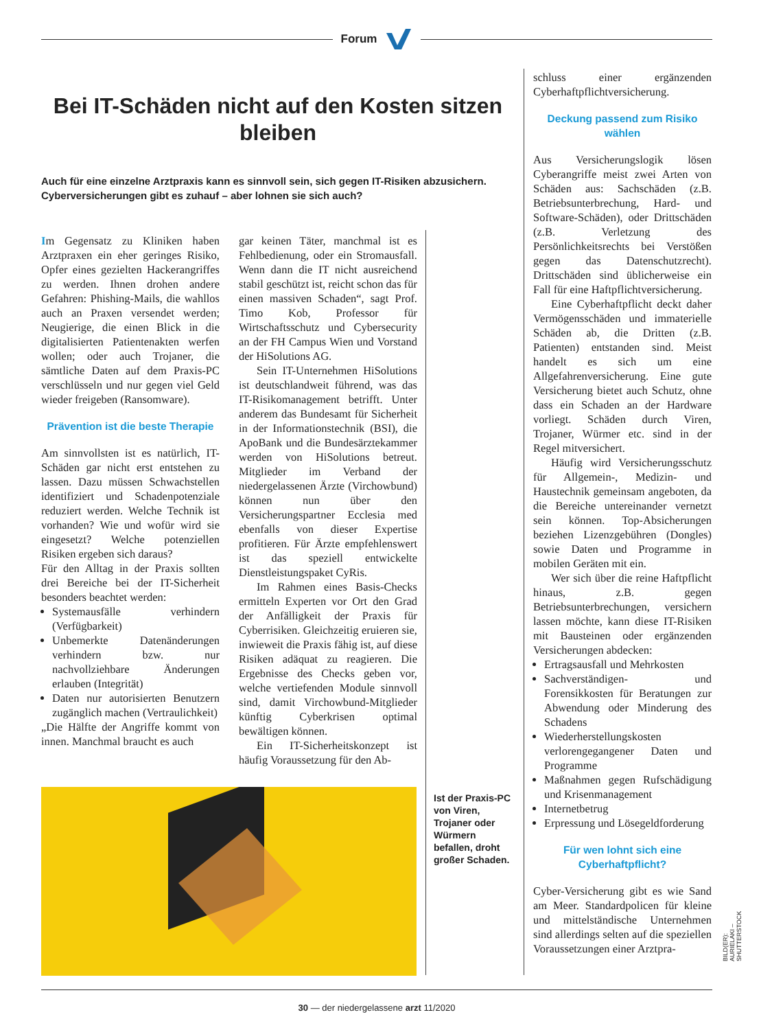Forum
Bei IT-Schäden nicht auf den Kosten sitzen bleiben
Auch für eine einzelne Arztpraxis kann es sinnvoll sein, sich gegen IT-Risiken abzusichern. Cyberversicherungen gibt es zuhauf – aber lohnen sie sich auch?
Im Gegensatz zu Kliniken haben Arztpraxen ein eher geringes Risiko, Opfer eines gezielten Hackerangriffes zu werden. Ihnen drohen andere Gefahren: Phishing-Mails, die wahllos auch an Praxen versendet werden; Neugierige, die einen Blick in die digitalisierten Patientenakten werfen wollen; oder auch Trojaner, die sämtliche Daten auf dem Praxis-PC verschlüsseln und nur gegen viel Geld wieder freigeben (Ransomware).
Prävention ist die beste Therapie
Am sinnvollsten ist es natürlich, IT-Schäden gar nicht erst entstehen zu lassen. Dazu müssen Schwachstellen identifiziert und Schadenpotenziale reduziert werden. Welche Technik ist vorhanden? Wie und wofür wird sie eingesetzt? Welche potenziellen Risiken ergeben sich daraus?
Für den Alltag in der Praxis sollten drei Bereiche bei der IT-Sicherheit besonders beachtet werden:
Systemausfälle verhindern (Verfügbarkeit)
Unbemerkte Datenänderungen verhindern bzw. nur nachvollziehbare Änderungen erlauben (Integrität)
Daten nur autorisierten Benutzern zugänglich machen (Vertraulichkeit)
„Die Hälfte der Angriffe kommt von innen. Manchmal braucht es auch
gar keinen Täter, manchmal ist es Fehlbedienung, oder ein Stromausfall. Wenn dann die IT nicht ausreichend stabil geschützt ist, reicht schon das für einen massiven Schaden“, sagt Prof. Timo Kob, Professor für Wirtschaftsschutz und Cybersecurity an der FH Campus Wien und Vorstand der HiSolutions AG.
Sein IT-Unternehmen HiSolutions ist deutschlandweit führend, was das IT-Risikomanagement betrifft. Unter anderem das Bundesamt für Sicherheit in der Informationstechnik (BSI), die ApoBank und die Bundesärztekammer werden von HiSolutions betreut. Mitglieder im Verband der niedergelassenen Ärzte (Virchowbund) können nun über den Versicherungspartner Ecclesia med ebenfalls von dieser Expertise profitieren. Für Ärzte empfehlenswert ist das speziell entwickelte Dienstleistungspaket CyRis.
Im Rahmen eines Basis-Checks ermitteln Experten vor Ort den Grad der Anfälligkeit der Praxis für Cyberrisiken. Gleichzeitig eruieren sie, inwieweit die Praxis fähig ist, auf diese Risiken adäquat zu reagieren. Die Ergebnisse des Checks geben vor, welche vertiefenden Module sinnvoll sind, damit Virchowbund-Mitglieder künftig Cyberkrisen optimal bewältigen können.
Ein IT-Sicherheitskonzept ist häufig Voraussetzung für den Ab-
Ist der Praxis-PC von Viren, Trojaner oder Würmern befallen, droht großer Schaden.
schluss einer ergänzenden Cyberhaftpflichtversicherung.
Deckung passend zum Risiko wählen
Aus Versicherungslogik lösen Cyberangriffe meist zwei Arten von Schäden aus: Sachschäden (z.B. Betriebsunterbrechung, Hard- und Software-Schäden), oder Drittschäden (z.B. Verletzung des Persönlichkeitsrechts bei Verstößen gegen das Datenschutzrecht). Drittschäden sind üblicherweise ein Fall für eine Haftpflichtversicherung.
Eine Cyberhaftpflicht deckt daher Vermögensschäden und immaterielle Schäden ab, die Dritten (z.B. Patienten) entstanden sind. Meist handelt es sich um eine Allgefahrenversicherung. Eine gute Versicherung bietet auch Schutz, ohne dass ein Schaden an der Hardware vorliegt. Schäden durch Viren, Trojaner, Würmer etc. sind in der Regel mitversichert.
Häufig wird Versicherungsschutz für Allgemein-, Medizin- und Haustechnik gemeinsam angeboten, da die Bereiche untereinander vernetzt sein können. Top-Absicherungen beziehen Lizenzgebühren (Dongles) sowie Daten und Programme in mobilen Geräten mit ein.
Wer sich über die reine Haftpflicht hinaus, z.B. gegen Betriebsunterbrechungen, versichern lassen möchte, kann diese IT-Risiken mit Bausteinen oder ergänzenden Versicherungen abdecken:
Ertragsausfall und Mehrkosten
Sachverständigen- und Forensikkosten für Beratungen zur Abwendung oder Minderung des Schadens
Wiederherstellungskosten verlorengegangener Daten und Programme
Maßnahmen gegen Rufschädigung und Krisenmanagement
Internetbetrug
Erpressung und Lösegeldforderung
Für wen lohnt sich eine Cyberhaftpflicht?
Cyber-Versicherung gibt es wie Sand am Meer. Standardpolicen für kleine und mittelständische Unternehmen sind allerdings selten auf die speziellen Voraussetzungen einer Arztpra-
BILD(ER): AURIELAKI – SHUTTERSTOCK
30 — der niedergelassene arzt 11/2020